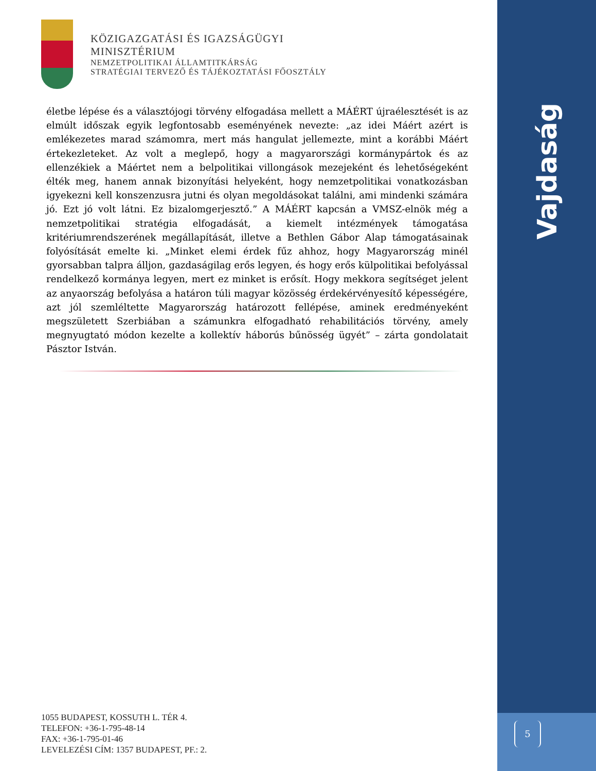Vajdaság
5
KÖZIGAZGATÁSI ÉS IGAZSÁGÜGYI
MINISZTÉRIUM
NEMZETPOLITIKAI ÁLLAMTITKÁRSÁG
STRATÉGIAI TERVEZŐ ÉS TÁJÉKOZTATÁSI FŐOSZTÁLY
életbe lépése és a választójogi törvény elfogadása mellett a MÁÉRT újraélesztését is az elmúlt időszak egyik legfontosabb eseményének nevezte: „az idei Máért azért is emlékezetes marad számomra, mert más hangulat jellemezte, mint a korábbi Máért értekezleteket. Az volt a meglepő, hogy a magyarországi kormánypártok és az ellenzékiek a Máértet nem a belpolitikai villongások mezejeként és lehetőségeként élték meg, hanem annak bizonyítási helyeként, hogy nemzetpolitikai vonatkozásban igyekezni kell konszenzusra jutni és olyan megoldásokat találni, ami mindenki számára jó. Ezt jó volt látni. Ez bizalomgerjesztő.” A MÁÉRT kapcsán a VMSZ-elnök még a nemzetpolitikai stratégia elfogadását, a kiemelt intézmények támogatása kritériumrendszerének megállapítását, illetve a Bethlen Gábor Alap támogatásainak folyósítását emelte ki. „Minket elemi érdek fűz ahhoz, hogy Magyarország minél gyorsabban talpra álljon, gazdaságilag erős legyen, és hogy erős külpolitikai befolyással rendelkező kormánya legyen, mert ez minket is erősít. Hogy mekkora segítséget jelent az anyaország befolyása a határon túli magyar közösség érdekérvényesítő képességére, azt jól szemléltette Magyarország határozott fellépése, aminek eredményeként megszületett Szerbiában a számunkra elfogadható rehabilitációs törvény, amely megnyugtató módon kezelte a kollektív háborús bűnösség ügyét” – zárta gondolatait Pásztor István.
1055 BUDAPEST, KOSSUTH L. TÉR 4.
TELEFON: +36-1-795-48-14
FAX: +36-1-795-01-46
LEVELEZÉSI CÍM: 1357 BUDAPEST, PF.: 2.